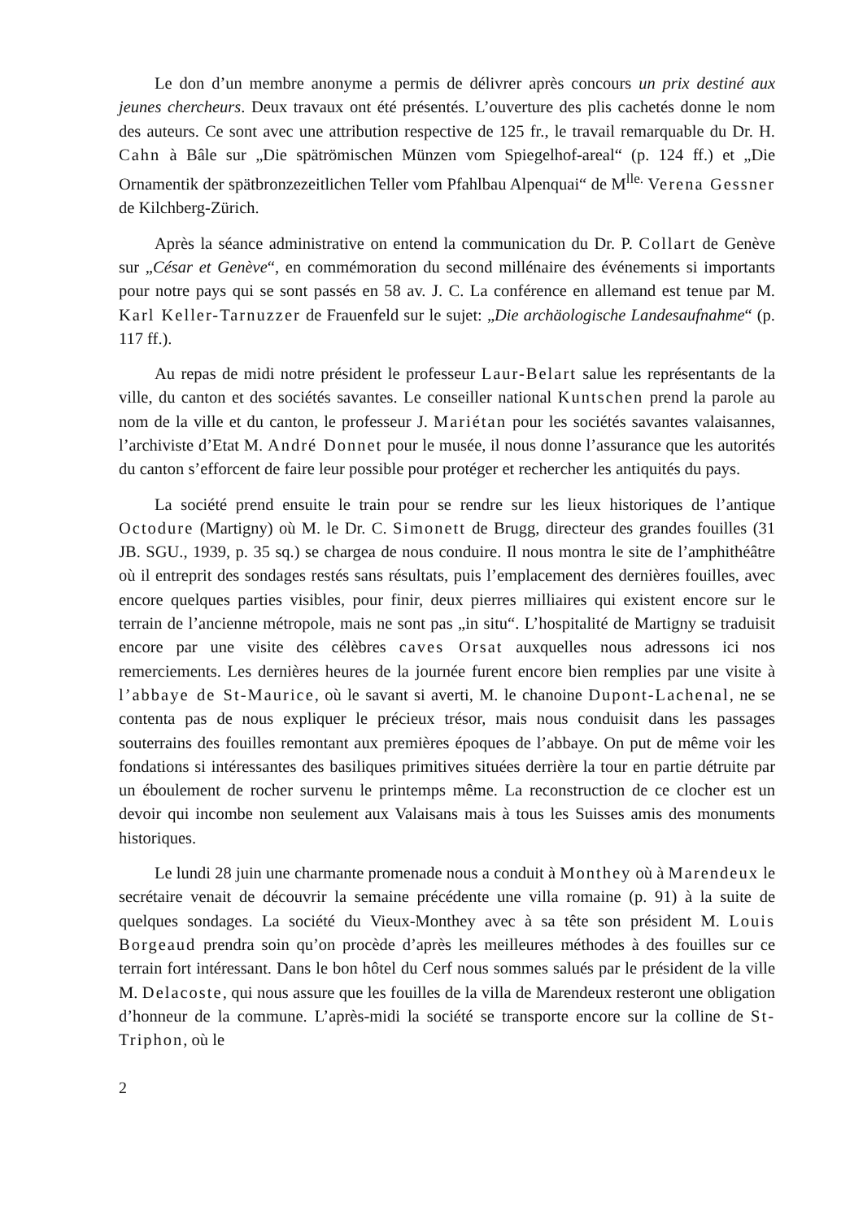Le don d’un membre anonyme a permis de délivrer après concours un prix destiné aux jeunes chercheurs. Deux travaux ont été présentés. L’ouverture des plis cachetés donne le nom des auteurs. Ce sont avec une attribution respective de 125 fr., le travail remarquable du Dr. H. Cahn à Bâle sur „Die spätrömischen Münzen vom Spiegelhof-areal“ (p. 124 ff.) et „Die Ornamentik der spätbronzezeitlichen Teller vom Pfahlbau Alpenquai“ de M<sup>lle.</sup> Verena Gessner de Kilchberg-Zürich.
Après la séance administrative on entend la communication du Dr. P. Collart de Genève sur „César et Genève“, en commémoration du second millénaire des événements si importants pour notre pays qui se sont passés en 58 av. J. C. La conférence en allemand est tenue par M. Karl Keller-Tarnuzzer de Frauenfeld sur le sujet: „Die archäologische Landesaufnahme“ (p. 117 ff.).
Au repas de midi notre président le professeur Laur-Belart salue les représentants de la ville, du canton et des sociétés savantes. Le conseiller national Kuntschen prend la parole au nom de la ville et du canton, le professeur J. Mariétan pour les sociétés savantes valaisannes, l’archiviste d’Etat M. André Donnet pour le musée, il nous donne l’assurance que les autorités du canton s’efforcent de faire leur possible pour protéger et rechercher les antiquités du pays.
La société prend ensuite le train pour se rendre sur les lieux historiques de l’antique Octodure (Martigny) où M. le Dr. C. Simonett de Brugg, directeur des grandes fouilles (31 JB. SGU., 1939, p. 35 sq.) se chargea de nous conduire. Il nous montra le site de l’amphithéâtre où il entreprit des sondages restés sans résultats, puis l’emplacement des dernières fouilles, avec encore quelques parties visibles, pour finir, deux pierres milliaires qui existent encore sur le terrain de l’ancienne métropole, mais ne sont pas „in situ“. L’hospitalité de Martigny se traduisit encore par une visite des célèbres caves Orsat auxquelles nous adressons ici nos remerciements. Les dernières heures de la journée furent encore bien remplies par une visite à l’abbaye de St-Maurice, où le savant si averti, M. le chanoine Dupont-Lachenal, ne se contenta pas de nous expliquer le précieux trésor, mais nous conduisit dans les passages souterrains des fouilles remontant aux premières époques de l’abbaye. On put de même voir les fondations si intéressantes des basiliques primitives situées derrière la tour en partie détruite par un éboulement de rocher survenu le printemps même. La reconstruction de ce clocher est un devoir qui incombe non seulement aux Valaisans mais à tous les Suisses amis des monuments historiques.
Le lundi 28 juin une charmante promenade nous a conduit à Monthey où à Marendeux le secrétaire venait de découvrir la semaine précédente une villa romaine (p. 91) à la suite de quelques sondages. La société du Vieux-Monthey avec à sa tête son président M. Louis Borgeaud prendra soin qu’on procède d’après les meilleures méthodes à des fouilles sur ce terrain fort intéressant. Dans le bon hôtel du Cerf nous sommes salués par le président de la ville M. Delacoste, qui nous assure que les fouilles de la villa de Marendeux resteront une obligation d’honneur de la commune. L’après-midi la société se transporte encore sur la colline de St-Triphon, où le
2